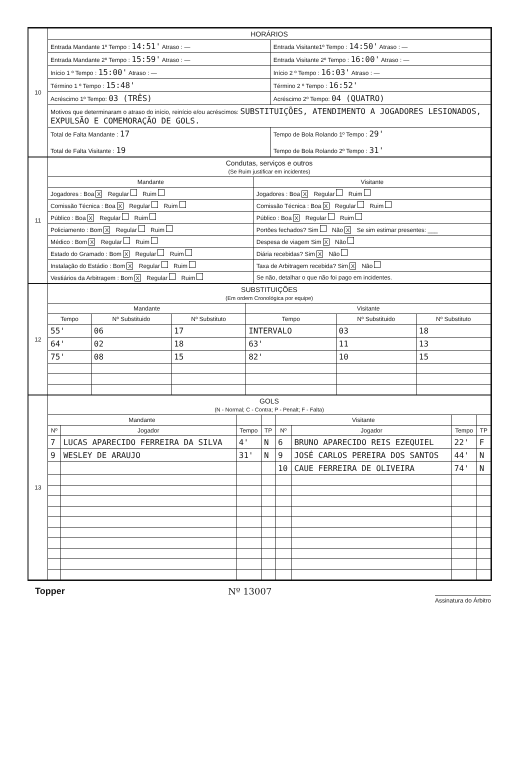| 10 | HORÁRIOS | |
| | Entrada Mandante 1º Tempo : 14:51' Atraso : — | Entrada Visitante1º Tempo : 14:50' Atraso : — |
| | Entrada Mandante 2º Tempo : 15:59' Atraso : — | Entrada Visitante 2º Tempo : 16:00' Atraso : — |
| | Início 1 º Tempo : 15:00' Atraso : — | Início 2 º Tempo : 16:03' Atraso : — |
| | Término 1 º Tempo : 15:48' | Término 2 º Tempo : 16:52' |
| | Acréscimo 1º Tempo: 03 (TRÊS) | Acréscimo 2º Tempo: 04 (QUATRO) |
| | Motivos que determinaram o atraso do início, reinício e/ou acréscimos: SUBSTITUIÇÕES, ATENDIMENTO A JOGADORES LESIONADOS, EXPULSÃO E COMEMORAÇÃO DE GOLS. | |
| | Total de Falta Mandante : 17 Total de Falta Visitante : 19 | Tempo de Bola Rolando 1º Tempo : 29' Tempo de Bola Rolando 2º Tempo : 31' |
| 11 | Condutas, serviços e outros (Se Ruim justificar em incidentes) | |
| | Mandante | Visitante |
| | Jogadores : Boa X Regular Ruim | Jogadores : Boa X Regular Ruim |
| | Comissão Técnica : Boa X Regular Ruim | Comissão Técnica : Boa X Regular Ruim |
| | Público : Boa X Regular Ruim | Público : Boa X Regular Ruim |
| | Policiamento : Bom X Regular Ruim | Portões fechados? Sim Não X Se sim estimar presentes: ___ |
| | Médico : Bom X Regular Ruim | Despesa de viagem Sim X Não |
| | Estado do Gramado : Bom X Regular Ruim | Diária recebidas? Sim X Não |
| | Instalação do Estádio : Bom X Regular Ruim | Taxa de Arbitragem recebida? Sim X Não |
| | Vestiários da Arbitragem : Bom X Regular Ruim | Se não, detalhar o que não foi pago em incidentes. |
| 12 | SUBSTITUIÇÕES (Em ordem Cronológica por equipe) | | | | | |
| | Mandante | | | Visitante | | |
| | Tempo | Nº Substituido | Nº Substituto | Tempo | Nº Substituido | Nº Substituto |
| | 55' | 06 | 17 | INTERVALO | 03 | 18 |
| | 64' | 02 | 18 | 63' | 11 | 13 |
| | 75' | 08 | 15 | 82' | 10 | 15 |
| 13 | GOLS (N - Normal; C - Contra; P - Penalt; F - Falta) | | | | | | | |
| | Mandante | | | | Visitante | | | |
| | Nº | Jogador | Tempo | TP | Nº | Jogador | Tempo | TP |
| | 7 | LUCAS APARECIDO FERREIRA DA SILVA | 4' | N | 6 | BRUNO APARECIDO REIS EZEQUIEL | 22' | F |
| | 9 | WESLEY DE ARAUJO | 31' | N | 9 | JOSÉ CARLOS PEREIRA DOS SANTOS | 44' | N |
| | | | | | 10 | CAUE FERREIRA DE OLIVEIRA | 74' | N |
Topper Nº 13007 Assinatura do Árbitro